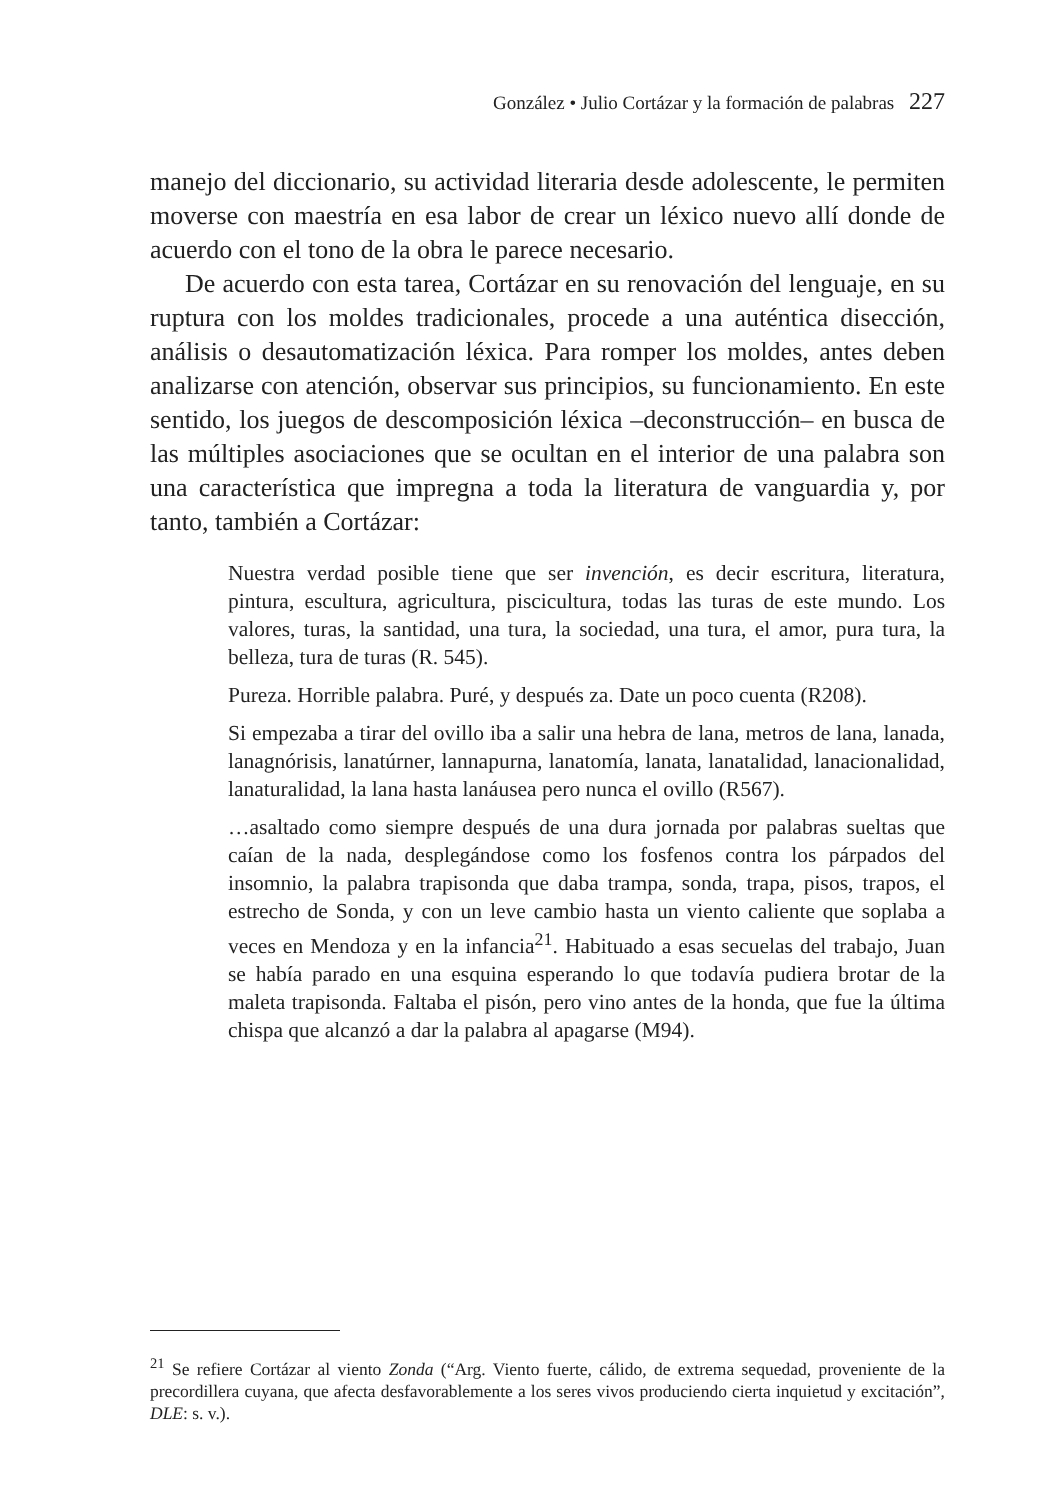González • Julio Cortázar y la formación de palabras 227
manejo del diccionario, su actividad literaria desde adolescente, le permiten moverse con maestría en esa labor de crear un léxico nuevo allí donde de acuerdo con el tono de la obra le parece necesario.
De acuerdo con esta tarea, Cortázar en su renovación del lenguaje, en su ruptura con los moldes tradicionales, procede a una auténtica disección, análisis o desautomatización léxica. Para romper los moldes, antes deben analizarse con atención, observar sus principios, su funcionamiento. En este sentido, los juegos de descomposición léxica –deconstrucción– en busca de las múltiples asociaciones que se ocultan en el interior de una palabra son una característica que impregna a toda la literatura de vanguardia y, por tanto, también a Cortázar:
Nuestra verdad posible tiene que ser invención, es decir escritura, literatura, pintura, escultura, agricultura, piscicultura, todas las turas de este mundo. Los valores, turas, la santidad, una tura, la sociedad, una tura, el amor, pura tura, la belleza, tura de turas (R. 545).
Pureza. Horrible palabra. Puré, y después za. Date un poco cuenta (R208).
Si empezaba a tirar del ovillo iba a salir una hebra de lana, metros de lana, lanada, lanagnórisis, lanatúrner, lannapurna, lanatomía, lanata, lanatalidad, lanacionalidad, lanaturalidad, la lana hasta lanáusea pero nunca el ovillo (R567).
…asaltado como siempre después de una dura jornada por palabras sueltas que caían de la nada, desplegándose como los fosfenos contra los párpados del insomnio, la palabra trapisonda que daba trampa, sonda, trapa, pisos, trapos, el estrecho de Sonda, y con un leve cambio hasta un viento caliente que soplaba a veces en Mendoza y en la infancia<sup>21</sup>. Habituado a esas secuelas del trabajo, Juan se había parado en una esquina esperando lo que todavía pudiera brotar de la maleta trapisonda. Faltaba el pisón, pero vino antes de la honda, que fue la última chispa que alcanzó a dar la palabra al apagarse (M94).
<sup>21</sup> Se refiere Cortázar al viento Zonda (“Arg. Viento fuerte, cálido, de extrema sequedad, proveniente de la precordillera cuyana, que afecta desfavorablemente a los seres vivos produciendo cierta inquietud y excitación”, DLE: s. v.).